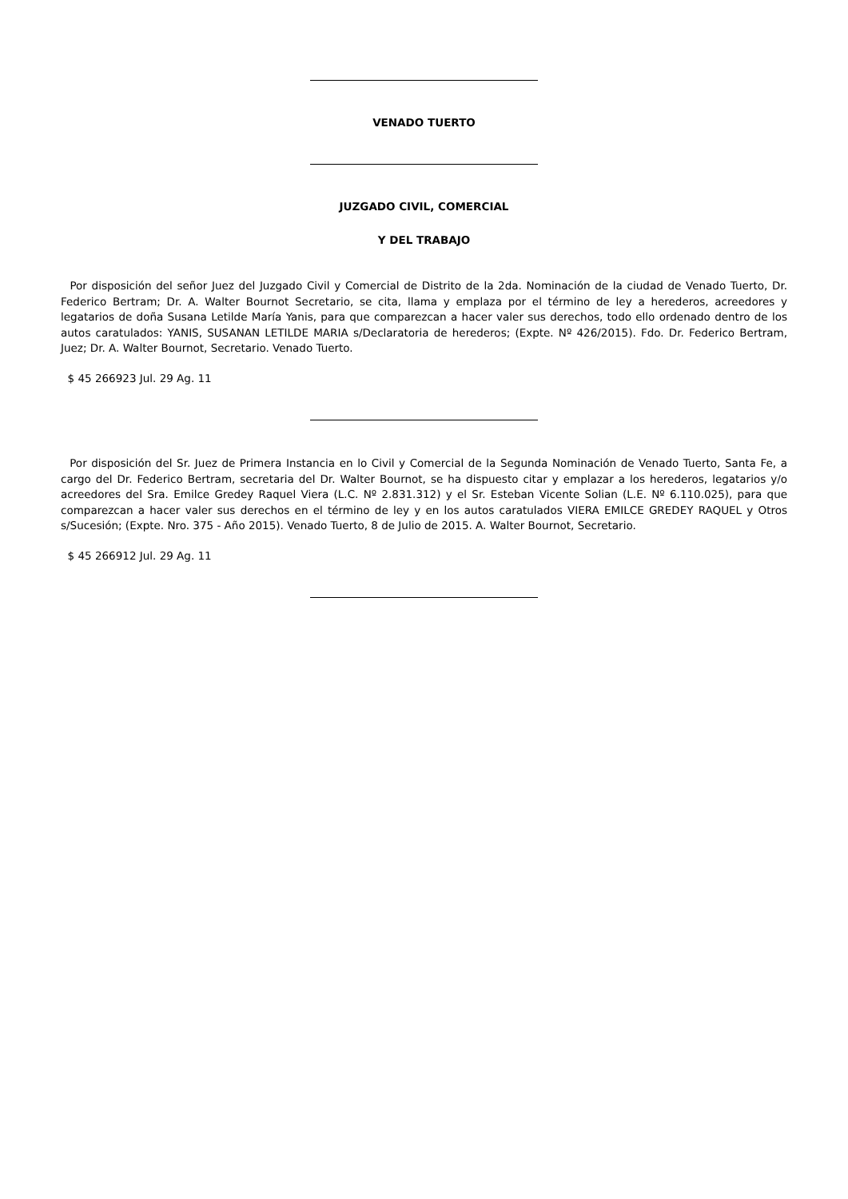VENADO TUERTO
JUZGADO CIVIL, COMERCIAL
Y DEL TRABAJO
Por disposición del señor Juez del Juzgado Civil y Comercial de Distrito de la 2da. Nominación de la ciudad de Venado Tuerto, Dr. Federico Bertram; Dr. A. Walter Bournot Secretario, se cita, llama y emplaza por el término de ley a herederos, acreedores y legatarios de doña Susana Letilde María Yanis, para que comparezcan a hacer valer sus derechos, todo ello ordenado dentro de los autos caratulados: YANIS, SUSANAN LETILDE MARIA s/Declaratoria de herederos; (Expte. Nº 426/2015). Fdo. Dr. Federico Bertram, Juez; Dr. A. Walter Bournot, Secretario. Venado Tuerto.
$ 45 266923 Jul. 29 Ag. 11
Por disposición del Sr. Juez de Primera Instancia en lo Civil y Comercial de la Segunda Nominación de Venado Tuerto, Santa Fe, a cargo del Dr. Federico Bertram, secretaria del Dr. Walter Bournot, se ha dispuesto citar y emplazar a los herederos, legatarios y/o acreedores del Sra. Emilce Gredey Raquel Viera (L.C. Nº 2.831.312) y el Sr. Esteban Vicente Solian (L.E. Nº 6.110.025), para que comparezcan a hacer valer sus derechos en el término de ley y en los autos caratulados VIERA EMILCE GREDEY RAQUEL y Otros s/Sucesión; (Expte. Nro. 375 - Año 2015). Venado Tuerto, 8 de Julio de 2015. A. Walter Bournot, Secretario.
$ 45 266912 Jul. 29 Ag. 11